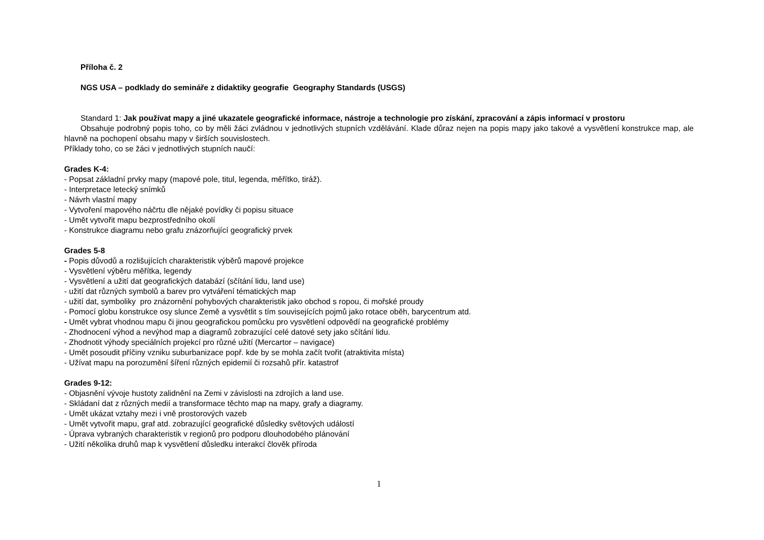Příloha č. 2
NGS USA – podklady do semináře z didaktiky geografie Geography Standards (USGS)
Standard 1: Jak používat mapy a jiné ukazatele geografické informace, nástroje a technologie pro získání, zpracování a zápis informací v prostoru
Obsahuje podrobný popis toho, co by měli žáci zvládnou v jednotlivých stupních vzdělávání. Klade důraz nejen na popis mapy jako takové a vysvětlení konstrukce map, ale hlavně na pochopení obsahu mapy v širších souvislostech.
Příklady toho, co se žáci v jednotlivých stupních naučí:
Grades K-4:
- Popsat základní prvky mapy (mapové pole, titul, legenda, měřítko, tiráž).
- Interpretace letecký snímků
- Návrh vlastní mapy
- Vytvoření mapového náčrtu dle nějaké povídky či popisu situace
- Umět vytvořit mapu bezprostředního okolí
- Konstrukce diagramu nebo grafu znázorňující geografický prvek
Grades 5-8
- Popis důvodů a rozlišujících charakteristik výběrů mapové projekce
- Vysvětlení výběru měřítka, legendy
- Vysvětlení a užití dat geografických databází (sčítání lidu, land use)
- užití dat různých symbolů a barev pro vytváření tématických map
- užití dat, symboliky pro znázornění pohybových charakteristik jako obchod s ropou, či mořské proudy
- Pomocí globu konstrukce osy slunce Země a vysvětlit s tím souvisejících pojmů jako rotace oběh, barycentrum atd.
- Umět vybrat vhodnou mapu či jinou geografickou pomůcku pro vysvětlení odpovědí na geografické problémy
- Zhodnocení výhod a nevýhod map a diagramů zobrazující celé datové sety jako sčítání lidu.
- Zhodnotit výhody speciálních projekcí pro různé užití (Mercartor – navigace)
- Umět posoudit příčiny vzniku suburbanizace popř. kde by se mohla začít tvořit (atraktivita místa)
- Užívat mapu na porozumění šíření různých epidemií či rozsahů přír. katastrof
Grades 9-12:
- Objasnění vývoje hustoty zalidnění na Zemi v závislosti na zdrojích a land use.
- Skládaní dat z různých medií a transformace těchto map na mapy, grafy a diagramy.
- Umět ukázat vztahy mezi i vně prostorových vazeb
- Umět vytvořit mapu, graf atd. zobrazující geografické důsledky světových událostí
- Úprava vybraných charakteristik v regionů pro podporu dlouhodobého plánování
- Užití několika druhů map k vysvětlení důsledku interakcí člověk příroda
1